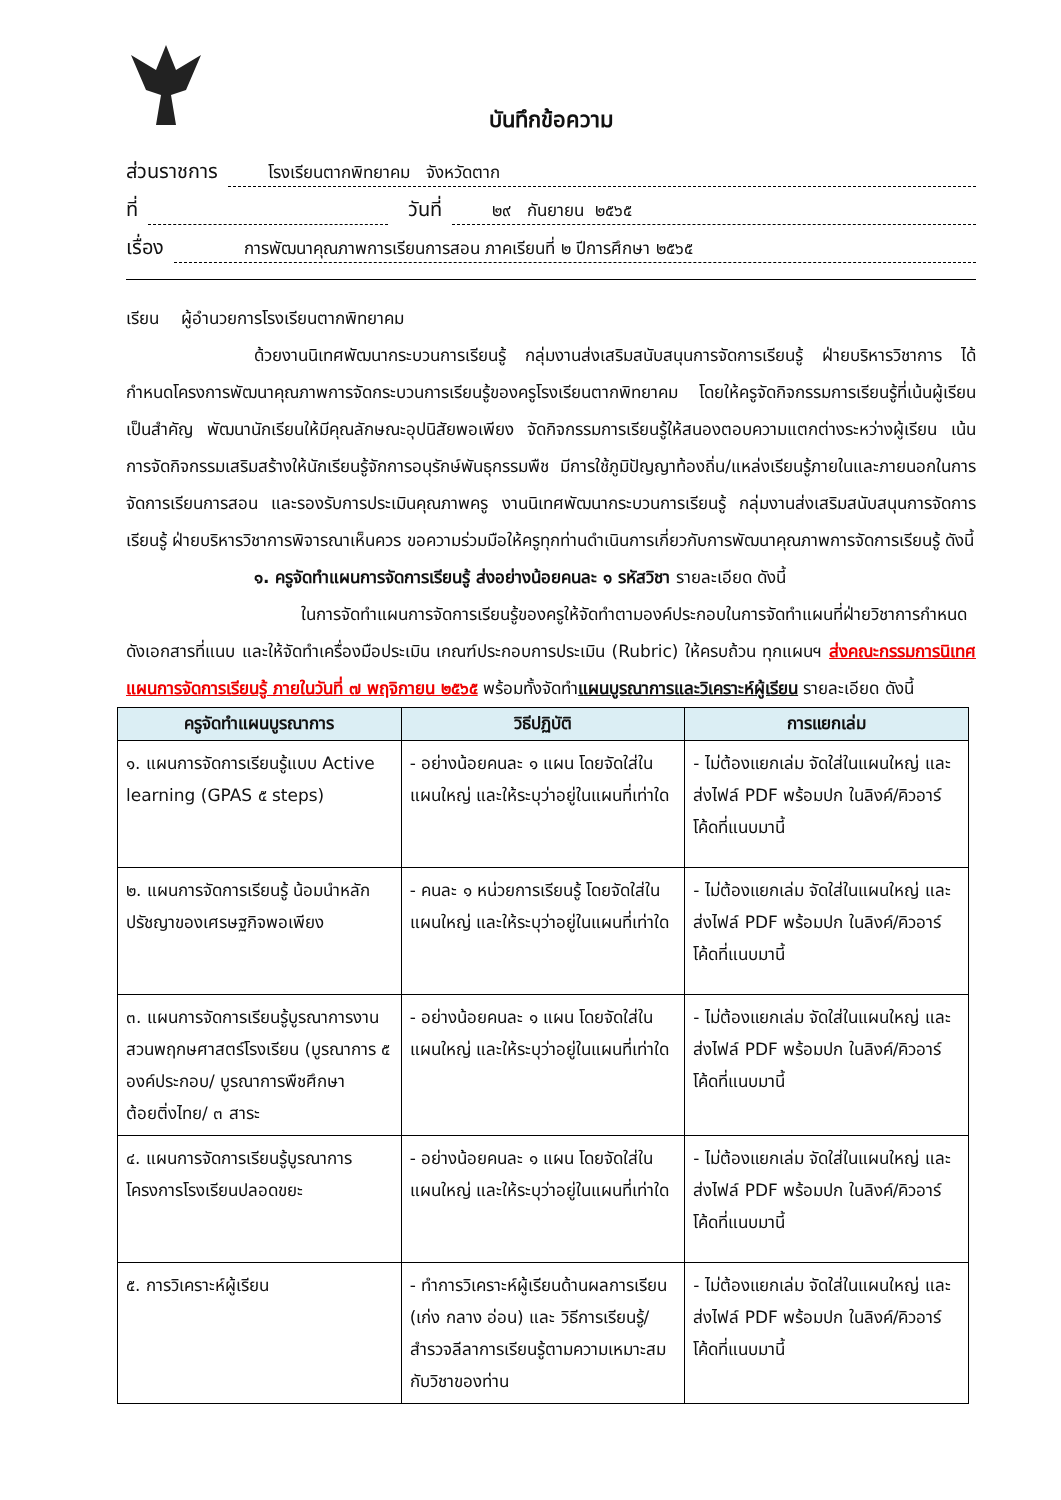บันทึกข้อความ
ส่วนราชการ โรงเรียนตากพิทยาคม จังหวัดตาก
ที่ วันที่ ๒๙ กันยายน ๒๕๖๕
เรื่อง การพัฒนาคุณภาพการเรียนการสอน ภาคเรียนที่ ๒ ปีการศึกษา ๒๕๖๕
เรียน ผู้อำนวยการโรงเรียนตากพิทยาคม
ด้วยงานนิเทศพัฒนากระบวนการเรียนรู้ กลุ่มงานส่งเสริมสนับสนุนการจัดการเรียนรู้ ฝ่ายบริหารวิชาการ ได้กำหนดโครงการพัฒนาคุณภาพการจัดกระบวนการเรียนรู้ของครูโรงเรียนตากพิทยาคม โดยให้ครูจัดกิจกรรมการเรียนรู้ที่เน้นผู้เรียนเป็นสำคัญ พัฒนานักเรียนให้มีคุณลักษณะอุปนิสัยพอเพียง จัดกิจกรรมการเรียนรู้ให้สนองตอบความแตกต่างระหว่างผู้เรียน เน้นการจัดกิจกรรมเสริมสร้างให้นักเรียนรู้จักการอนุรักษ์พันธุกรรมพืช มีการใช้ภูมิปัญญาท้องถิ่น/แหล่งเรียนรู้ภายในและภายนอกในการจัดการเรียนการสอน และรองรับการประเมินคุณภาพครู งานนิเทศพัฒนากระบวนการเรียนรู้ กลุ่มงานส่งเสริมสนับสนุนการจัดการเรียนรู้ ฝ่ายบริหารวิชาการพิจารณาเห็นควร ขอความร่วมมือให้ครูทุกท่านดำเนินการเกี่ยวกับการพัฒนาคุณภาพการจัดการเรียนรู้ ดังนี้
๑. ครูจัดทำแผนการจัดการเรียนรู้ ส่งอย่างน้อยคนละ ๑ รหัสวิชา รายละเอียด ดังนี้
ในการจัดทำแผนการจัดการเรียนรู้ของครูให้จัดทำตามองค์ประกอบในการจัดทำแผนที่ฝ่ายวิชาการกำหนด ดังเอกสารที่แนบ และให้จัดทำเครื่องมือประเมิน เกณฑ์ประกอบการประเมิน (Rubric) ให้ครบถ้วน ทุกแผนฯ ส่งคณะกรรมการนิเทศแผนการจัดการเรียนรู้ ภายในวันที่ ๗ พฤจิกายน ๒๕๖๕ พร้อมทั้งจัดทำแผนบูรณาการและวิเคราะห์ผู้เรียน รายละเอียด ดังนี้
| ครูจัดทำแผนบูรณาการ | วิธีปฏิบัติ | การแยกเล่ม |
| --- | --- | --- |
| ๑. แผนการจัดการเรียนรู้แบบ Active learning (GPAS ๕ steps) | - อย่างน้อยคนละ ๑ แผน โดยจัดใส่ในแผนใหญ่ และให้ระบุว่าอยู่ในแผนที่เท่าใด | - ไม่ต้องแยกเล่ม จัดใส่ในแผนใหญ่ และส่งไฟล์ PDF พร้อมปก ในลิงค์/คิวอาร์โค้ดที่แนบมานี้ |
| ๒. แผนการจัดการเรียนรู้ น้อมนำหลักปรัชญาของเศรษฐกิจพอเพียง | - คนละ ๑ หน่วยการเรียนรู้ โดยจัดใส่ในแผนใหญ่ และให้ระบุว่าอยู่ในแผนที่เท่าใด | - ไม่ต้องแยกเล่ม จัดใส่ในแผนใหญ่ และส่งไฟล์ PDF พร้อมปก ในลิงค์/คิวอาร์โค้ดที่แนบมานี้ |
| ๓. แผนการจัดการเรียนรู้บูรณาการงานสวนพฤกษศาสตร์โรงเรียน (บูรณาการ ๕ องค์ประกอบ/ บูรณาการพืชศึกษาต้อยติ่งไทย/ ๓ สาระ | - อย่างน้อยคนละ ๑ แผน โดยจัดใส่ในแผนใหญ่ และให้ระบุว่าอยู่ในแผนที่เท่าใด | - ไม่ต้องแยกเล่ม จัดใส่ในแผนใหญ่ และส่งไฟล์ PDF พร้อมปก ในลิงค์/คิวอาร์โค้ดที่แนบมานี้ |
| ๔. แผนการจัดการเรียนรู้บูรณาการโครงการโรงเรียนปลอดขยะ | - อย่างน้อยคนละ ๑ แผน โดยจัดใส่ในแผนใหญ่ และให้ระบุว่าอยู่ในแผนที่เท่าใด | - ไม่ต้องแยกเล่ม จัดใส่ในแผนใหญ่ และส่งไฟล์ PDF พร้อมปก ในลิงค์/คิวอาร์โค้ดที่แนบมานี้ |
| ๕. การวิเคราะห์ผู้เรียน | - ทำการวิเคราะห์ผู้เรียนด้านผลการเรียน (เก่ง กลาง อ่อน) และ วิธีการเรียนรู้/สำรวจลีลาการเรียนรู้ตามความเหมาะสมกับวิชาของท่าน | - ไม่ต้องแยกเล่ม จัดใส่ในแผนใหญ่ และส่งไฟล์ PDF พร้อมปก ในลิงค์/คิวอาร์โค้ดที่แนบมานี้ |